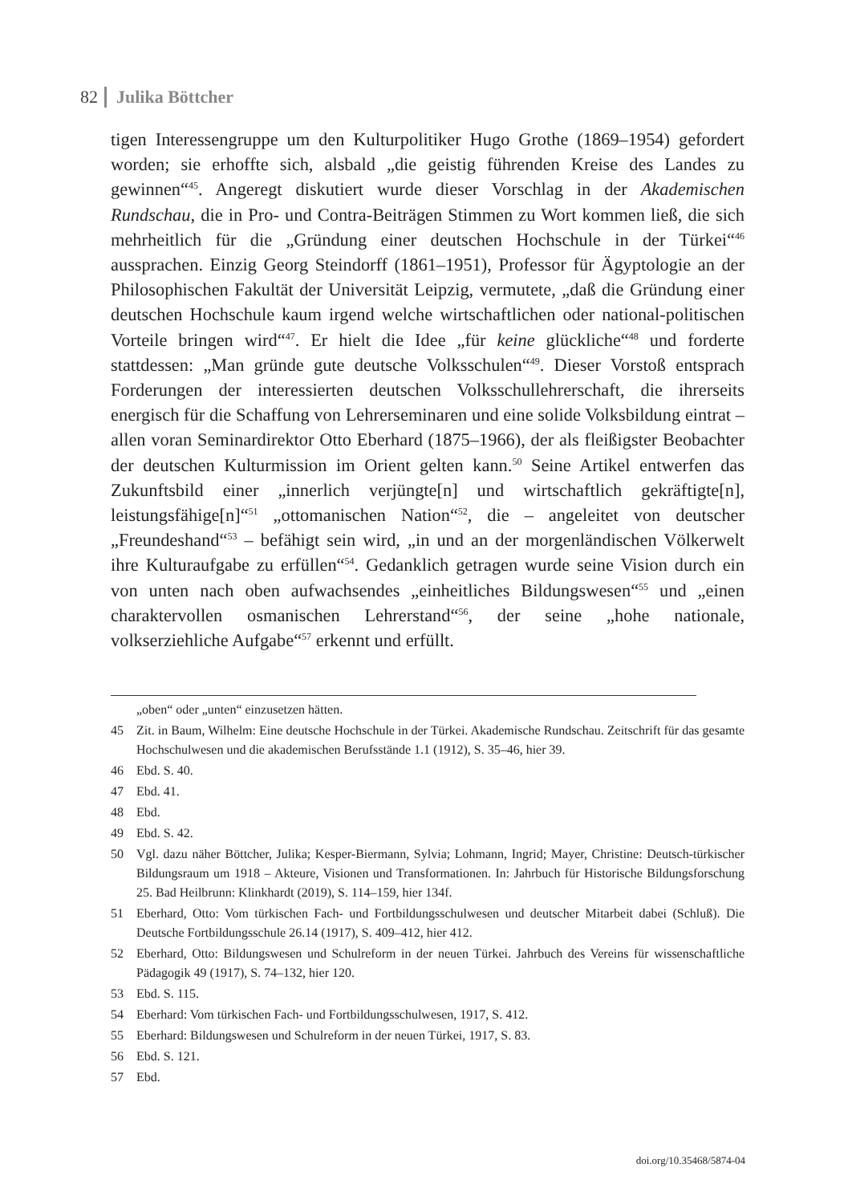82 Julika Böttcher
tigen Interessengruppe um den Kulturpolitiker Hugo Grothe (1869–1954) gefordert worden; sie erhoffte sich, alsbald „die geistig führenden Kreise des Landes zu gewinnen“<sup>45</sup>. Angeregt diskutiert wurde dieser Vorschlag in der Akademischen Rundschau, die in Pro- und Contra-Beiträgen Stimmen zu Wort kommen ließ, die sich mehrheitlich für die „Gründung einer deutschen Hochschule in der Türkei“<sup>46</sup> aussprachen. Einzig Georg Steindorff (1861–1951), Professor für Ägyptologie an der Philosophischen Fakultät der Universität Leipzig, vermutete, „daß die Gründung einer deutschen Hochschule kaum irgend welche wirtschaftlichen oder national-politischen Vorteile bringen wird“<sup>47</sup>. Er hielt die Idee „für keine glückliche“<sup>48</sup> und forderte stattdessen: „Man gründe gute deutsche Volksschulen“<sup>49</sup>. Dieser Vorstoß entsprach Forderungen der interessierten deutschen Volksschullehrerschaft, die ihrerseits energisch für die Schaffung von Lehrerseminaren und eine solide Volksbildung eintrat – allen voran Seminardirektor Otto Eberhard (1875–1966), der als fleißigster Beobachter der deutschen Kulturmission im Orient gelten kann.<sup>50</sup> Seine Artikel entwerfen das Zukunftsbild einer „innerlich verjüngte[n] und wirtschaftlich gekräftigte[n], leistungsfähige[n]“<sup>51</sup> „ottomanischen Nation“<sup>52</sup>, die – angeleitet von deutscher „Freundeshand“<sup>53</sup> – befähigt sein wird, „in und an der morgenländischen Völkerwelt ihre Kulturaufgabe zu erfüllen“<sup>54</sup>. Gedanklich getragen wurde seine Vision durch ein von unten nach oben aufwachsendes „einheitliches Bildungswesen“<sup>55</sup> und „einen charaktervollen osmanischen Lehrerstand“<sup>56</sup>, der seine „hohe nationale, volkserziehliche Aufgabe“<sup>57</sup> erkennt und erfüllt.
„oben“ oder „unten“ einzusetzen hätten.
45 Zit. in Baum, Wilhelm: Eine deutsche Hochschule in der Türkei. Akademische Rundschau. Zeitschrift für das gesamte Hochschulwesen und die akademischen Berufsstände 1.1 (1912), S. 35–46, hier 39.
46 Ebd. S. 40.
47 Ebd. 41.
48 Ebd.
49 Ebd. S. 42.
50 Vgl. dazu näher Böttcher, Julika; Kesper-Biermann, Sylvia; Lohmann, Ingrid; Mayer, Christine: Deutsch-türkischer Bildungsraum um 1918 – Akteure, Visionen und Transformationen. In: Jahrbuch für Historische Bildungsforschung 25. Bad Heilbrunn: Klinkhardt (2019), S. 114–159, hier 134f.
51 Eberhard, Otto: Vom türkischen Fach- und Fortbildungsschulwesen und deutscher Mitarbeit dabei (Schluß). Die Deutsche Fortbildungsschule 26.14 (1917), S. 409–412, hier 412.
52 Eberhard, Otto: Bildungswesen und Schulreform in der neuen Türkei. Jahrbuch des Vereins für wissenschaftliche Pädagogik 49 (1917), S. 74–132, hier 120.
53 Ebd. S. 115.
54 Eberhard: Vom türkischen Fach- und Fortbildungsschulwesen, 1917, S. 412.
55 Eberhard: Bildungswesen und Schulreform in der neuen Türkei, 1917, S. 83.
56 Ebd. S. 121.
57 Ebd.
doi.org/10.35468/5874-04